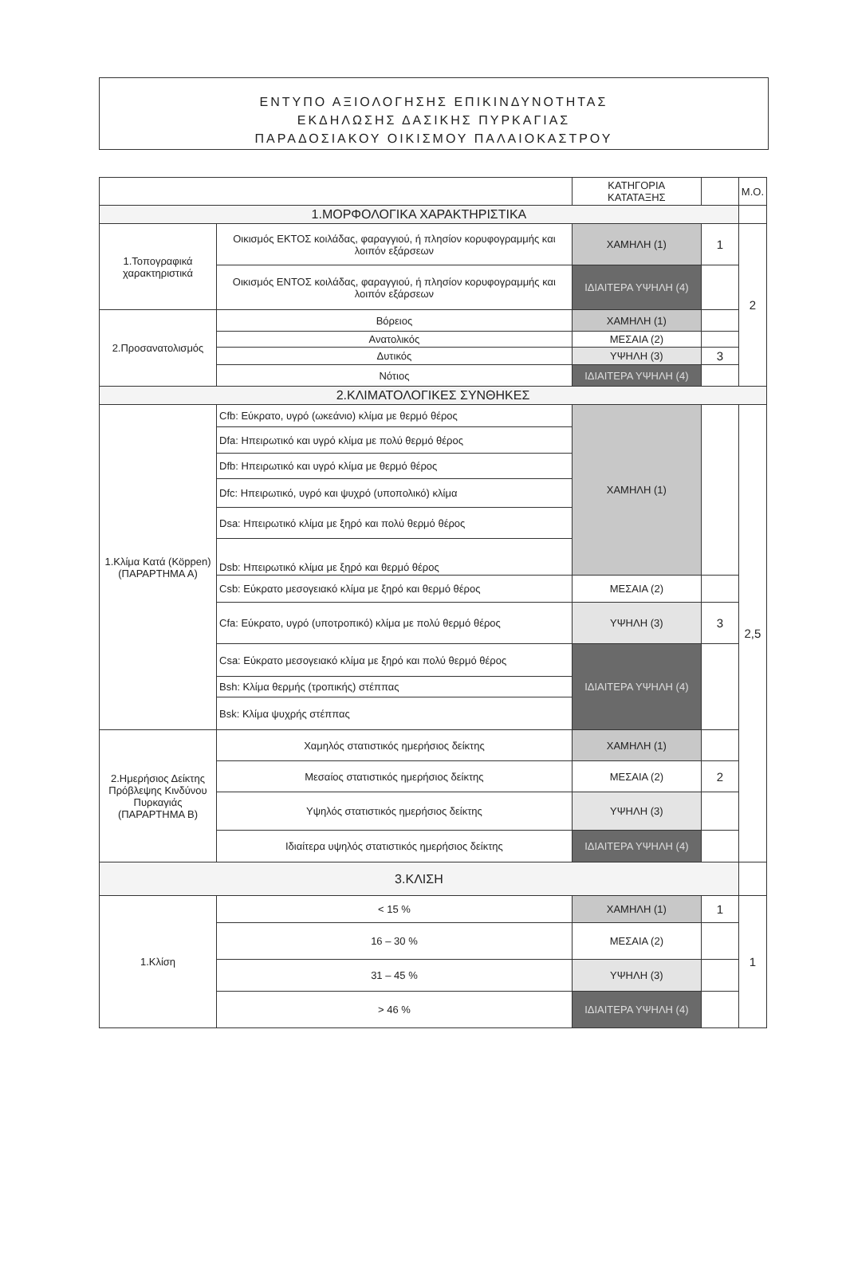ΕΝΤΥΠΟ ΑΞΙΟΛΟΓΗΣΗΣ ΕΠΙΚΙΝΔΥΝΟΤΗΤΑΣ
ΕΚΔΗΛΩΣΗΣ ΔΑΣΙΚΗΣ ΠΥΡΚΑΓΙΑΣ
ΠΑΡΑΔΟΣΙΑΚΟΥ ΟΙΚΙΣΜΟΥ ΠΑΛΑΙΟΚΑΣΤΡΟΥ
| | | ΚΑΤΗΓΟΡΙΑ ΚΑΤΑΤΑΞΗΣ | | Μ.Ο. |
| --- | --- | --- | --- | --- |
| 1.ΜΟΡΦΟΛΟΓΙΚΑ ΧΑΡΑΚΤΗΡΙΣΤΙΚΑ | | | | |
| 1.Τοπογραφικά χαρακτηριστικά | Οικισμός ΕΚΤΟΣ κοιλάδας, φαραγγιού, ή πλησίον κορυφογραμμής και λοιπόν εξάρσεων | ΧΑΜΗΛΗ (1) | 1 | 2 |
| | Οικισμός ΕΝΤΟΣ κοιλάδας, φαραγγιού, ή πλησίον κορυφογραμμής και λοιπόν εξάρσεων | ΙΔΙΑΙΤΕΡΑ ΥΨΗΛΗ (4) | | |
| 2.Προσανατολισμός | Βόρειος | ΧΑΜΗΛΗ (1) | | |
| | Ανατολικός | ΜΕΣΑΙΑ (2) | | |
| | Δυτικός | ΥΨΗΛΗ (3) | 3 | |
| | Νότιος | ΙΔΙΑΙΤΕΡΑ ΥΨΗΛΗ (4) | | |
| 2.ΚΛΙΜΑΤΟΛΟΓΙΚΕΣ ΣΥΝΘΗΚΕΣ | | | | |
| 1.Κλίμα Κατά (Köppen) (ΠΑΡΑΡΤΗΜΑ Α) | Cfb: Εύκρατο, υγρό (ωκεάνιο) κλίμα με θερμό θέρος | ΧΑΜΗΛΗ (1) | | 2,5 |
| | Dfa: Ηπειρωτικό και υγρό κλίμα με πολύ θερμό θέρος | | | |
| | Dfb: Ηπειρωτικό και υγρό κλίμα με θερμό θέρος | | | |
| | Dfc: Ηπειρωτικό, υγρό και ψυχρό (υποπολικό) κλίμα | | | |
| | Dsa: Ηπειρωτικό κλίμα με ξηρό και πολύ θερμό θέρος | | | |
| | Dsb: Ηπειρωτικό κλίμα με ξηρό και θερμό θέρος | | | |
| | Csb: Εύκρατο μεσογειακό κλίμα με ξηρό και θερμό θέρος | ΜΕΣΑΙΑ (2) | | |
| | Cfa: Εύκρατο, υγρό (υποτροπικό) κλίμα με πολύ θερμό θέρος | ΥΨΗΛΗ (3) | 3 | |
| | Csa: Εύκρατο μεσογειακό κλίμα με ξηρό και πολύ θερμό θέρος | ΙΔΙΑΙΤΕΡΑ ΥΨΗΛΗ (4) | | |
| | Bsh: Κλίμα θερμής (τροπικής) στέππας | | | |
| | Bsk: Κλίμα ψυχρής στέππας | | | |
| 2.Ημερήσιος Δείκτης Πρόβλεψης Κινδύνου Πυρκαγιάς (ΠΑΡΑΡΤΗΜΑ Β) | Χαμηλός στατιστικός ημερήσιος δείκτης | ΧΑΜΗΛΗ (1) | | |
| | Μεσαίος στατιστικός ημερήσιος δείκτης | ΜΕΣΑΙΑ (2) | 2 | |
| | Υψηλός στατιστικός ημερήσιος δείκτης | ΥΨΗΛΗ (3) | | |
| | Ιδιαίτερα υψηλός στατιστικός ημερήσιος δείκτης | ΙΔΙΑΙΤΕΡΑ ΥΨΗΛΗ (4) | | |
| 3.ΚΛΙΣΗ | | | | |
| 1.Κλίση | < 15 % | ΧΑΜΗΛΗ (1) | 1 | 1 |
| | 16 – 30 % | ΜΕΣΑΙΑ (2) | | |
| | 31 – 45 % | ΥΨΗΛΗ (3) | | |
| | > 46 % | ΙΔΙΑΙΤΕΡΑ ΥΨΗΛΗ (4) | | |